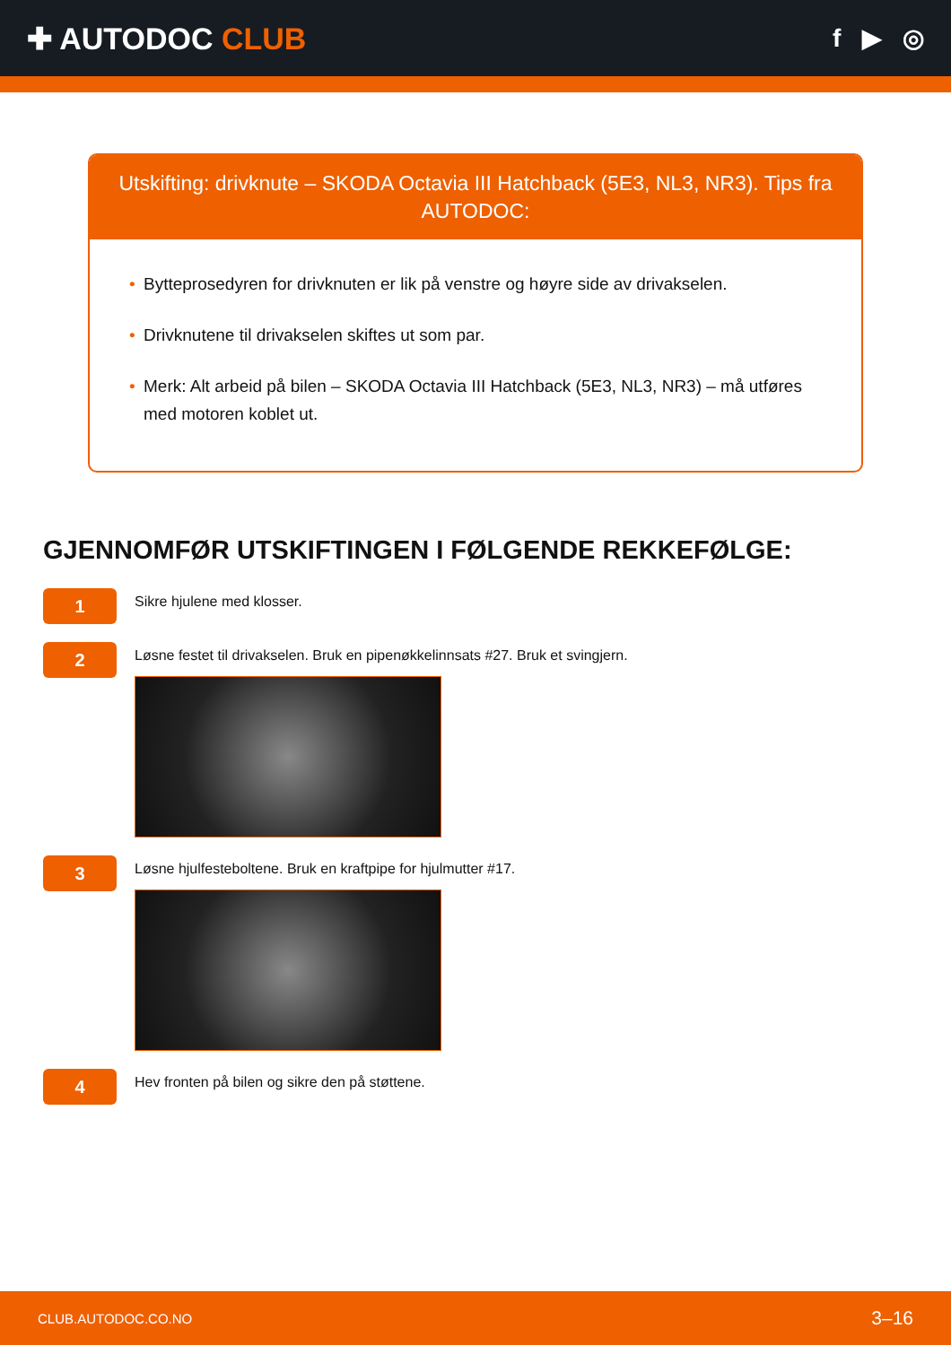✚ AUTODOC CLUB
f ▶ ◎
Utskifting: drivknute – SKODA Octavia III Hatchback (5E3, NL3, NR3). Tips fra AUTODOC:
• Bytteprosedyren for drivknuten er lik på venstre og høyre side av drivakselen.
• Drivknutene til drivakselen skiftes ut som par.
• Merk: Alt arbeid på bilen – SKODA Octavia III Hatchback (5E3, NL3, NR3) – må utføres med motoren koblet ut.
GJENNOMFØR UTSKIFTINGEN I FØLGENDE REKKEFØLGE:
1
Sikre hjulene med klosser.
2
Løsne festet til drivakselen. Bruk en pipenøkkelinnsats #27. Bruk et svingjern.
3
Løsne hjulfesteboltene. Bruk en kraftpipe for hjulmutter #17.
4
Hev fronten på bilen og sikre den på støttene.
CLUB.AUTODOC.CO.NO 3–16